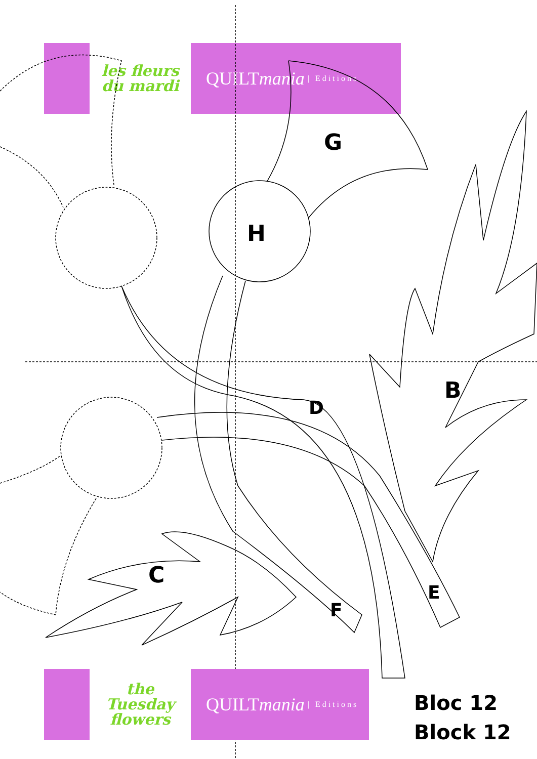les fleurs du mardi
QUILT mania | Editions
G
H
B
D
C
E
F
the Tuesday flowers
QUILT mania | Editions
Bloc 12
Block 12